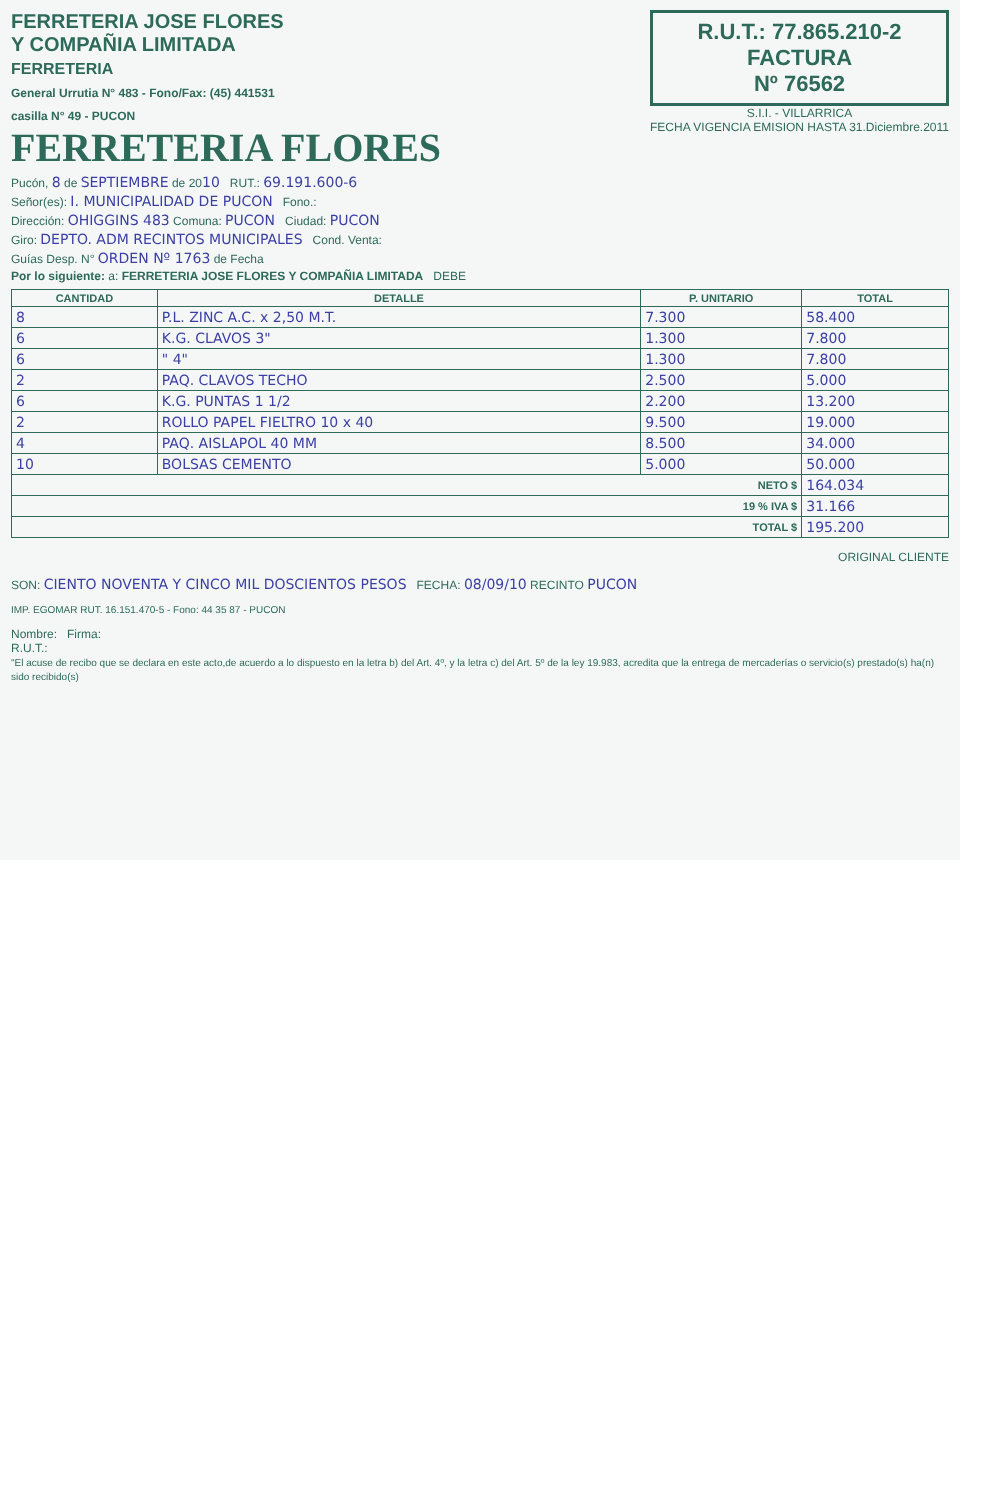FERRETERIA JOSE FLORES
Y COMPAÑIA LIMITADA
FERRETERIA
General Urrutia N° 483 - Fono/Fax: (45) 441531
casilla N° 49 - PUCON
FERRETERIA FLORES
R.U.T.: 77.865.210-2
FACTURA
Nº 76562
S.I.I. - VILLARRICA
FECHA VIGENCIA EMISION HASTA 31.Diciembre.2011
Pucón, 8 de SEPTIEMBRE de 2010 RUT.: 69.191.600-6
Señor(es): I. MUNICIPALIDAD DE PUCON Fono.:
Dirección: OHIGGINS 483 Comuna: PUCON Ciudad: PUCON
Giro: DEPTO. ADM RECINTOS MUNICIPALES Cond. Venta:
Guías Desp. N° ORDEN Nº 1763 de Fecha
Por lo siguiente: a: FERRETERIA JOSE FLORES Y COMPAÑIA LIMITADA DEBE
| CANTIDAD | DETALLE | P. UNITARIO | TOTAL |
| --- | --- | --- | --- |
| 8 | P.L. ZINC A.C. x 2,50 M.T. | 7.300 | 58.400 |
| 6 | K.G. CLAVOS 3" | 1.300 | 7.800 |
| 6 | " 4" | 1.300 | 7.800 |
| 2 | PAQ. CLAVOS TECHO | 2.500 | 5.000 |
| 6 | K.G. PUNTAS 1 1/2 | 2.200 | 13.200 |
| 2 | ROLLO PAPEL FIELTRO 10 x 40 | 9.500 | 19.000 |
| 4 | PAQ. AISLAPOL 40 MM | 8.500 | 34.000 |
| 10 | BOLSAS CEMENTO | 5.000 | 50.000 |
| NETO $ | | | 164.034 |
| 19 % IVA $ | | | 31.166 |
| TOTAL $ | | | 195.200 |
ORIGINAL CLIENTE
SON: CIENTO NOVENTA Y CINCO MIL DOSCIENTOS PESOS FECHA: 08/09/10 RECINTO PUCON
IMP. EGOMAR RUT. 16.151.470-5 - Fono: 44 35 87 - PUCON
Nombre: Firma:
R.U.T.:
"El acuse de recibo que se declara en este acto,de acuerdo a lo dispuesto en la letra b) del Art. 4º, y la letra c) del Art. 5º de la ley 19.983, acredita que la entrega de mercaderías o servicio(s) prestado(s) ha(n) sido recibido(s)